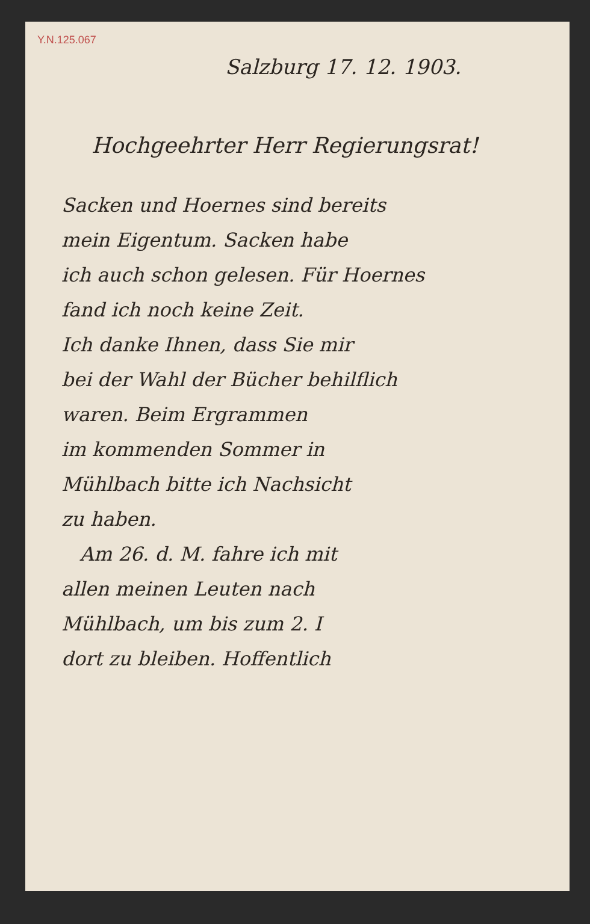Y.N.125.067
Salzburg 17. 12. 1903.
Hochgeehrter Herr Regierungsrat!
Sacken und Hoernes sind bereits
mein Eigentum. Sacken habe
ich auch schon gelesen. Für Hoernes
fand ich noch keine Zeit.
Ich danke Ihnen, dass Sie mir
bei der Wahl der Bücher behilflich
waren. Beim Ergrammen
im kommenden Sommer in
Mühlbach bitte ich Nachsicht
zu haben.
Am 26. d. M. fahre ich mit
allen meinen Leuten nach
Mühlbach, um bis zum 2. I
dort zu bleiben. Hoffentlich